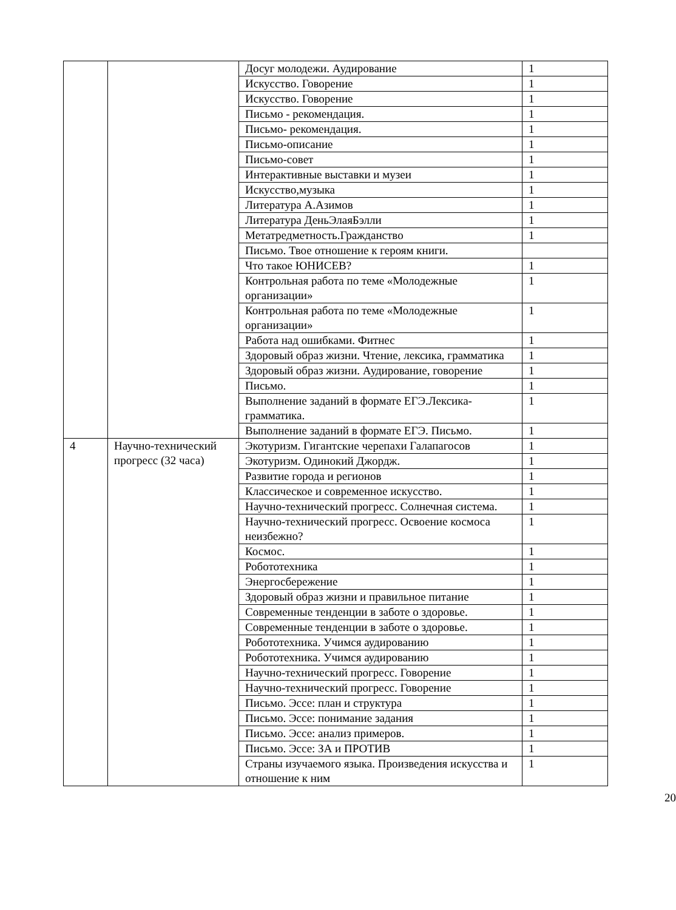| | | Досуг молодежи. Аудирование | 1 |
| | | Искусство. Говорение | 1 |
| | | Искусство. Говорение | 1 |
| | | Письмо - рекомендация. | 1 |
| | | Письмо- рекомендация. | 1 |
| | | Письмо-описание | 1 |
| | | Письмо-совет | 1 |
| | | Интерактивные выставки и музеи | 1 |
| | | Искусство,музыка | 1 |
| | | Литература А.Азимов | 1 |
| | | Литература ДеньЭлаяБэлли | 1 |
| | | Метатредметность.Гражданство | 1 |
| | | Письмо. Твое отношение к героям книги. | |
| | | Что такое ЮНИСЕВ? | 1 |
| | | Контрольная работа по теме «Молодежные организации» | 1 |
| | | Контрольная работа по теме «Молодежные организации» | 1 |
| | | Работа над ошибками. Фитнес | 1 |
| | | Здоровый образ жизни. Чтение, лексика, грамматика | 1 |
| | | Здоровый образ жизни. Аудирование, говорение | 1 |
| | | Письмо. | 1 |
| | | Выполнение заданий в формате ЕГЭ.Лексика-грамматика. | 1 |
| | | Выполнение заданий в формате ЕГЭ. Письмо. | 1 |
| 4 | Научно-технический прогресс (32 часа) | Экотуризм. Гигантские черепахи Галапагосов | 1 |
| | | Экотуризм. Одинокий Джордж. | 1 |
| | | Развитие города и регионов | 1 |
| | | Классическое и современное искусство. | 1 |
| | | Научно-технический прогресс. Солнечная система. | 1 |
| | | Научно-технический прогресс. Освоение космоса неизбежно? | 1 |
| | | Космос. | 1 |
| | | Робототехника | 1 |
| | | Энергосбережение | 1 |
| | | Здоровый образ жизни и правильное питание | 1 |
| | | Современные тенденции в заботе о здоровье. | 1 |
| | | Современные тенденции в заботе о здоровье. | 1 |
| | | Робототехника. Учимся аудированию | 1 |
| | | Робототехника. Учимся аудированию | 1 |
| | | Научно-технический прогресс. Говорение | 1 |
| | | Научно-технический прогресс. Говорение | 1 |
| | | Письмо. Эссе: план и структура | 1 |
| | | Письмо. Эссе: понимание задания | 1 |
| | | Письмо. Эссе: анализ примеров. | 1 |
| | | Письмо. Эссе: ЗА и ПРОТИВ | 1 |
| | | Страны изучаемого языка. Произведения искусства и отношение к ним | 1 |
20